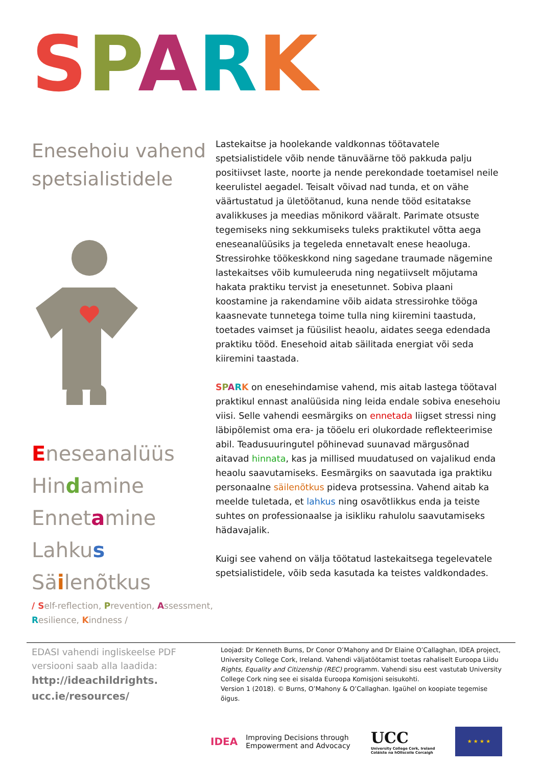SPARK
Enesehoiu vahend spetsialistidele
Eneseanalüüs
Hindamine
Ennetamine
Lahkus
Säilenõtkus
/ Self-reflection, Prevention, Assessment, Resilience, Kindness /
Lastekaitse ja hoolekande valdkonnas töötavatele spetsialistidele võib nende tänuväärne töö pakkuda palju positiivset laste, noorte ja nende perekondade toetamisel neile keerulistel aegadel. Teisalt võivad nad tunda, et on vähe väärtustatud ja ületöötanud, kuna nende tööd esitatakse avalikkuses ja meedias mõnikord vääralt. Parimate otsuste tegemiseks ning sekkumiseks tuleks praktikutel võtta aega eneseanalüüsiks ja tegeleda ennetavalt enese heaoluga. Stressirohke töökeskkond ning sagedane traumade nägemine lastekaitses võib kumuleeruda ning negatiivselt mõjutama hakata praktiku tervist ja enesetunnet. Sobiva plaani koostamine ja rakendamine võib aidata stressirohke tööga kaasnevate tunnetega toime tulla ning kiiremini taastuda, toetades vaimset ja füüsilist heaolu, aidates seega edendada praktiku tööd. Enesehoid aitab säilitada energiat või seda kiiremini taastada.
SPARK on enesehindamise vahend, mis aitab lastega töötaval praktikul ennast analüüsida ning leida endale sobiva enesehoiu viisi. Selle vahendi eesmärgiks on ennetada liigset stressi ning läbipõlemist oma era- ja tööelu eri olukordade reflekteerimise abil. Teadusuuringutel põhinevad suunavad märgusõnad aitavad hinnata, kas ja millised muudatused on vajalikud enda heaolu saavutamiseks. Eesmärgiks on saavutada iga praktiku personaalne säilenõtkus pideva protsessina. Vahend aitab ka meelde tuletada, et lahkus ning osavõtlikkus enda ja teiste suhtes on professionaalse ja isikliku rahulolu saavutamiseks hädavajalik.
Kuigi see vahend on välja töötatud lastekaitsega tegelevatele spetsialistidele, võib seda kasutada ka teistes valdkondades.
EDASI vahendi ingliskeelse PDF versiooni saab alla laadida:
http://ideachildrights.
ucc.ie/resources/
Loojad: Dr Kenneth Burns, Dr Conor O’Mahony and Dr Elaine O’Callaghan, IDEA project, University College Cork, Ireland. Vahendi väljatöötamist toetas rahaliselt Euroopa Liidu Rights, Equality and Citizenship (REC) programm. Vahendi sisu eest vastutab University College Cork ning see ei sisalda Euroopa Komisjoni seisukohti.
Version 1 (2018). © Burns, O’Mahony & O’Callaghan. Igaühel on koopiate tegemise õigus.
IDEA
Improving Decisions through
Empowerment and Advocacy
UCC
University College Cork, Ireland
Coláiste na hOllscoile Corcaigh
★ ★ ★ ★